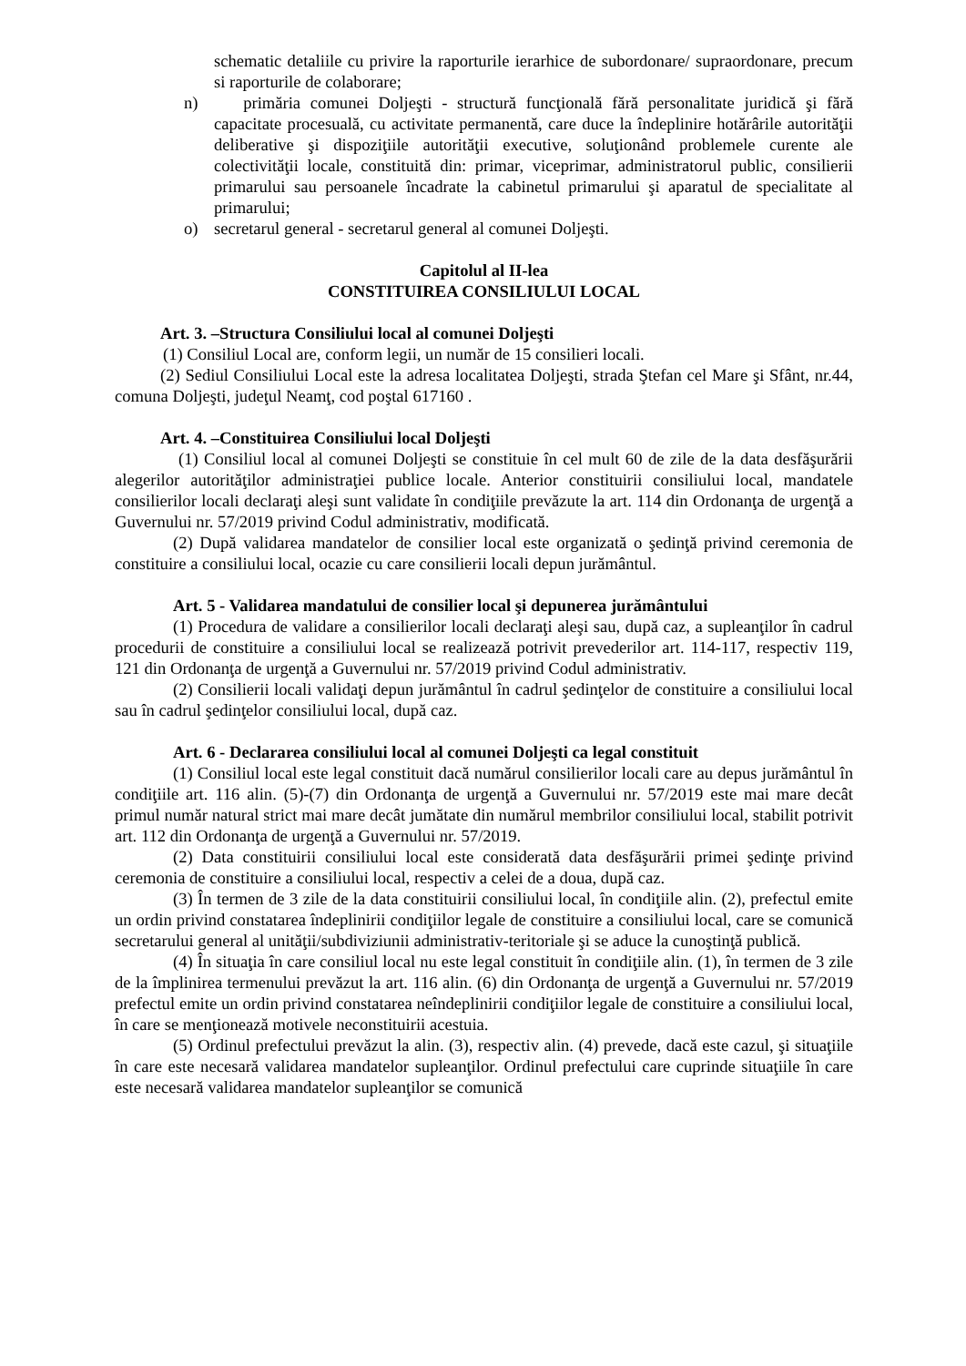schematic detaliile cu privire la raporturile ierarhice de subordonare/ supraordonare, precum si raporturile de colaborare;
n) primăria comunei Doljeşti - structură funcţională fără personalitate juridică şi fără capacitate procesuală, cu activitate permanentă, care duce la îndeplinire hotărârile autorităţii deliberative şi dispoziţiile autorităţii executive, soluţionând problemele curente ale colectivităţii locale, constituită din: primar, viceprimar, administratorul public, consilierii primarului sau persoanele încadrate la cabinetul primarului şi aparatul de specialitate al primarului;
o) secretarul general - secretarul general al comunei Doljeşti.
Capitolul al II-lea
CONSTITUIREA CONSILIULUI LOCAL
Art. 3. –Structura Consiliului local al comunei Doljeşti
(1) Consiliul Local are, conform legii, un număr de 15 consilieri locali.
(2) Sediul Consiliului Local este la adresa localitatea Doljeşti, strada Ştefan cel Mare şi Sfânt, nr.44, comuna Doljeşti, judeţul Neamţ, cod poştal 617160 .
Art. 4. –Constituirea Consiliului local Doljeşti
(1) Consiliul local al comunei Doljeşti se constituie în cel mult 60 de zile de la data desfăşurării alegerilor autorităţilor administraţiei publice locale. Anterior constituirii consiliului local, mandatele consilierilor locali declaraţi aleşi sunt validate în condiţiile prevăzute la art. 114 din Ordonanţa de urgenţă a Guvernului nr. 57/2019 privind Codul administrativ, modificată.
(2) După validarea mandatelor de consilier local este organizată o şedinţă privind ceremonia de constituire a consiliului local, ocazie cu care consilierii locali depun jurământul.
Art. 5 - Validarea mandatului de consilier local şi depunerea jurământului
(1) Procedura de validare a consilierilor locali declaraţi aleşi sau, după caz, a supleanţilor în cadrul procedurii de constituire a consiliului local se realizează potrivit prevederilor art. 114-117, respectiv 119, 121 din Ordonanţa de urgenţă a Guvernului nr. 57/2019 privind Codul administrativ.
(2) Consilierii locali validaţi depun jurământul în cadrul şedinţelor de constituire a consiliului local sau în cadrul şedinţelor consiliului local, după caz.
Art. 6 - Declararea consiliului local al comunei Doljeşti ca legal constituit
(1) Consiliul local este legal constituit dacă numărul consilierilor locali care au depus jurământul în condiţiile art. 116 alin. (5)-(7) din Ordonanţa de urgenţă a Guvernului nr. 57/2019 este mai mare decât primul număr natural strict mai mare decât jumătate din numărul membrilor consiliului local, stabilit potrivit art. 112 din Ordonanţa de urgenţă a Guvernului nr. 57/2019.
(2) Data constituirii consiliului local este considerată data desfăşurării primei şedinţe privind ceremonia de constituire a consiliului local, respectiv a celei de a doua, după caz.
(3) În termen de 3 zile de la data constituirii consiliului local, în condiţiile alin. (2), prefectul emite un ordin privind constatarea îndeplinirii condiţiilor legale de constituire a consiliului local, care se comunică secretarului general al unităţii/subdiviziunii administrativ-teritoriale şi se aduce la cunoştinţă publică.
(4) În situaţia în care consiliul local nu este legal constituit în condiţiile alin. (1), în termen de 3 zile de la împlinirea termenului prevăzut la art. 116 alin. (6) din Ordonanţa de urgenţă a Guvernului nr. 57/2019 prefectul emite un ordin privind constatarea neîndeplinirii condiţiilor legale de constituire a consiliului local, în care se menţionează motivele neconstituirii acestuia.
(5) Ordinul prefectului prevăzut la alin. (3), respectiv alin. (4) prevede, dacă este cazul, şi situaţiile în care este necesară validarea mandatelor supleanţilor. Ordinul prefectului care cuprinde situaţiile în care este necesară validarea mandatelor supleanţilor se comunică